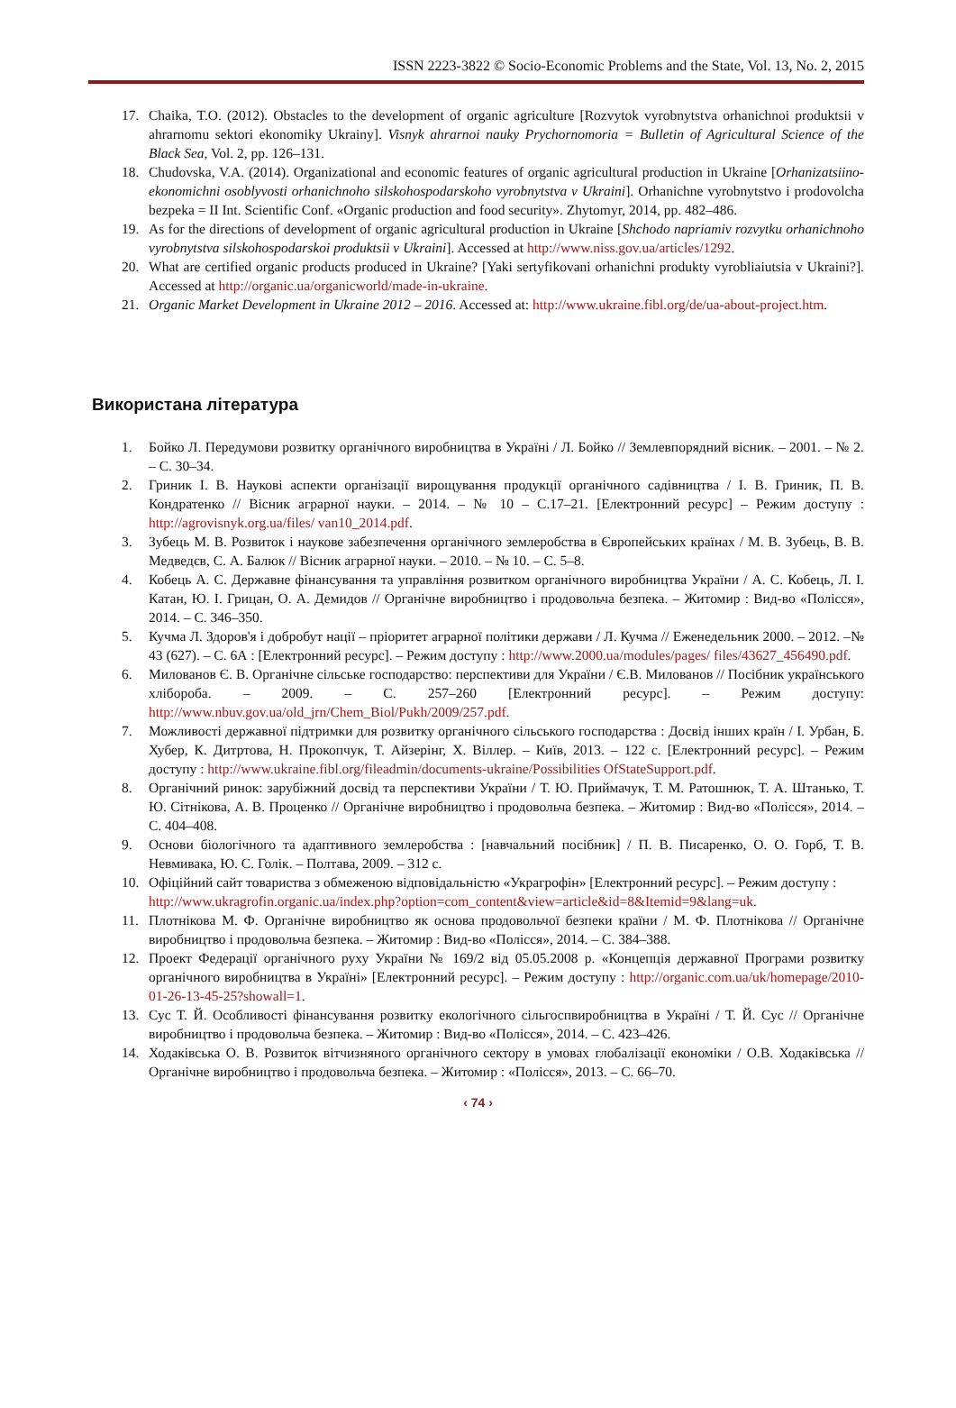ISSN 2223-3822 © Socio-Economic Problems and the State, Vol. 13, No. 2, 2015
17. Chaika, T.O. (2012). Obstacles to the development of organic agriculture [Rozvytok vyrobnytstva orhanichnoi produktsii v ahrarnomu sektori ekonomiky Ukrainy]. Visnyk ahrarnoi nauky Prychornomoria = Bulletin of Agricultural Science of the Black Sea, Vol. 2, pp. 126–131.
18. Chudovska, V.A. (2014). Organizational and economic features of organic agricultural production in Ukraine [Orhanizatsiino-ekonomichni osoblyvosti orhanichnoho silskohospodarskoho vyrobnytstva v Ukraini]. Orhanichne vyrobnytstvo i prodovolcha bezpeka = II Int. Scientific Conf. «Organic production and food security». Zhytomyr, 2014, pp. 482–486.
19. As for the directions of development of organic agricultural production in Ukraine [Shchodo napriamiv rozvytku orhanichnoho vyrobnytstva silskohospodarskoi produktsii v Ukraini]. Accessed at http://www.niss.gov.ua/articles/1292.
20. What are certified organic products produced in Ukraine? [Yaki sertyfikovani orhanichni produkty vyrobliaiutsia v Ukraini?]. Accessed at http://organic.ua/organicworld/made-in-ukraine.
21. Organic Market Development in Ukraine 2012 – 2016. Accessed at: http://www.ukraine.fibl.org/de/ua-about-project.htm.
Використана література
1. Бойко Л. Передумови розвитку органічного виробництва в Україні / Л. Бойко // Землевпорядний вісник. – 2001. – № 2. – С. 30–34.
2. Гриник І. В. Наукові аспекти організації вирощування продукції органічного садівництва / І. В. Гриник, П. В. Кондратенко // Вісник аграрної науки. – 2014. – № 10 – С.17–21. [Електронний ресурс] – Режим доступу : http://agrovisnyk.org.ua/files/ van10_2014.pdf.
3. Зубець М. В. Розвиток і наукове забезпечення органічного землеробства в Європейських країнах / М. В. Зубець, В. В. Медведєв, С. А. Балюк // Вісник аграрної науки. – 2010. – № 10. – С. 5–8.
4. Кобець А. С. Державне фінансування та управління розвитком органічного виробництва України / А. С. Кобець, Л. І. Катан, Ю. І. Грицан, О. А. Демидов // Органічне виробництво і продовольча безпека. – Житомир : Вид-во «Полісся», 2014. – С. 346–350.
5. Кучма Л. Здоров'я і добробут нації – пріоритет аграрної політики держави / Л. Кучма // Еженедельник 2000. – 2012. –№ 43 (627). – С. 6А : [Електронний ресурс]. – Режим доступу : http://www.2000.ua/modules/pages/ files/43627_456490.pdf.
6. Милованов Є. В. Органічне сільське господарство: перспективи для України / Є.В. Милованов // Посібник українського хлібороба. – 2009. – С. 257–260 [Електронний ресурс]. – Режим доступу: http://www.nbuv.gov.ua/old_jrn/Chem_Biol/Pukh/2009/257.pdf.
7. Можливості державної підтримки для розвитку органічного сільського господарства : Досвід інших країн / І. Урбан, Б. Хубер, К. Дитртова, Н. Прокопчук, Т. Айзерінг, Х. Віллер. – Київ, 2013. – 122 с. [Електронний ресурс]. – Режим доступу : http://www.ukraine.fibl.org/fileadmin/documents-ukraine/Possibilities OfStateSupport.pdf.
8. Органічний ринок: зарубіжний досвід та перспективи України / Т. Ю. Приймачук, Т. М. Ратошнюк, Т. А. Штанько, Т. Ю. Сітнікова, А. В. Проценко // Органічне виробництво і продовольча безпека. – Житомир : Вид-во «Полісся», 2014. – С. 404–408.
9. Основи біологічного та адаптивного землеробства : [навчальний посібник] / П. В. Писаренко, О. О. Горб, Т. В. Невмивака, Ю. С. Голік. – Полтава, 2009. – 312 с.
10. Офіційний сайт товариства з обмеженою відповідальністю «Украгрофін» [Електронний ресурс]. – Режим доступу :
http://www.ukragrofin.organic.ua/index.php?option=com_content&view=article&id=8&Itemid=9&lang=uk.
11. Плотнікова М. Ф. Органічне виробництво як основа продовольчої безпеки країни / М. Ф. Плотнікова // Органічне виробництво і продовольча безпека. – Житомир : Вид-во «Полісся», 2014. – С. 384–388.
12. Проект Федерації органічного руху України № 169/2 від 05.05.2008 р. «Концепція державної Програми розвитку органічного виробництва в Україні» [Електронний ресурс]. – Режим доступу : http://organic.com.ua/uk/homepage/2010-01-26-13-45-25?showall=1.
13. Сус Т. Й. Особливості фінансування розвитку екологічного сільгоспвиробництва в Україні / Т. Й. Сус // Органічне виробництво і продовольча безпека. – Житомир : Вид-во «Полісся», 2014. – С. 423–426.
14. Ходаківська О. В. Розвиток вітчизняного органічного сектору в умовах глобалізації економіки / О.В. Ходаківська // Органічне виробництво і продовольча безпека. – Житомир : «Полісся», 2013. – С. 66–70.
‹ 74 ›